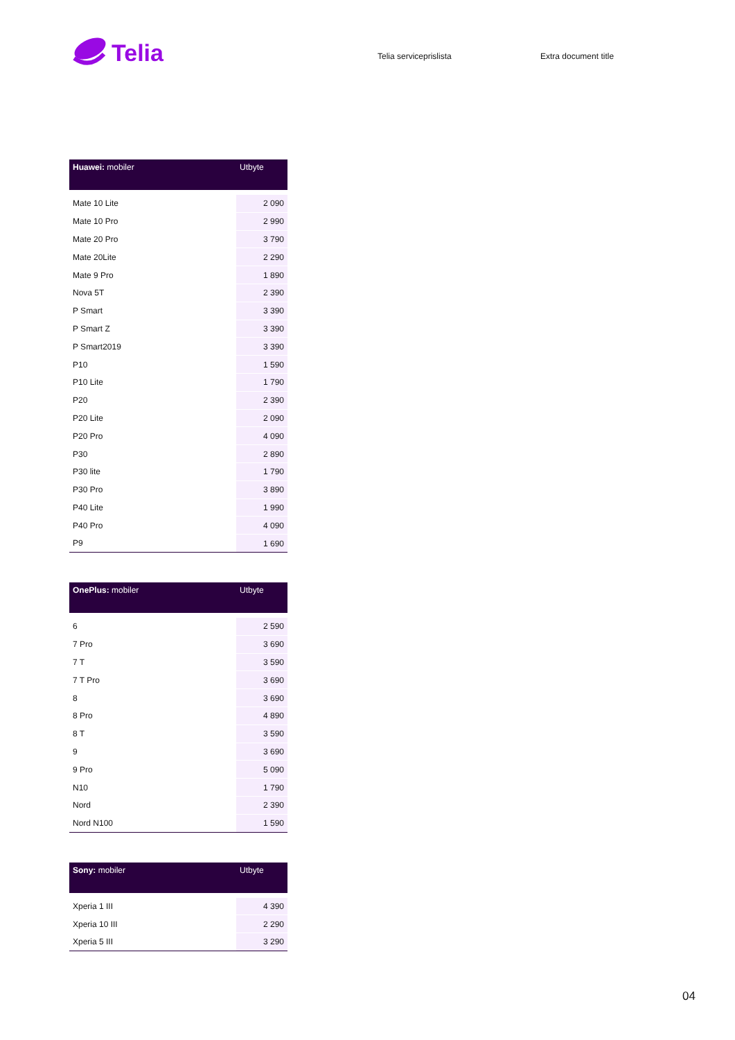Telia
Telia serviceprislista Extra document title
| Huawei: mobiler | Utbyte |
| --- | --- |
| Mate 10 Lite | 2 090 |
| Mate 10 Pro | 2 990 |
| Mate 20 Pro | 3 790 |
| Mate 20Lite | 2 290 |
| Mate 9 Pro | 1 890 |
| Nova 5T | 2 390 |
| P Smart | 3 390 |
| P Smart Z | 3 390 |
| P Smart2019 | 3 390 |
| P10 | 1 590 |
| P10 Lite | 1 790 |
| P20 | 2 390 |
| P20 Lite | 2 090 |
| P20 Pro | 4 090 |
| P30 | 2 890 |
| P30 lite | 1 790 |
| P30 Pro | 3 890 |
| P40 Lite | 1 990 |
| P40 Pro | 4 090 |
| P9 | 1 690 |
| OnePlus: mobiler | Utbyte |
| --- | --- |
| 6 | 2 590 |
| 7 Pro | 3 690 |
| 7 T | 3 590 |
| 7 T Pro | 3 690 |
| 8 | 3 690 |
| 8 Pro | 4 890 |
| 8 T | 3 590 |
| 9 | 3 690 |
| 9 Pro | 5 090 |
| N10 | 1 790 |
| Nord | 2 390 |
| Nord N100 | 1 590 |
| Sony: mobiler | Utbyte |
| --- | --- |
| Xperia 1 III | 4 390 |
| Xperia 10 III | 2 290 |
| Xperia 5 III | 3 290 |
04